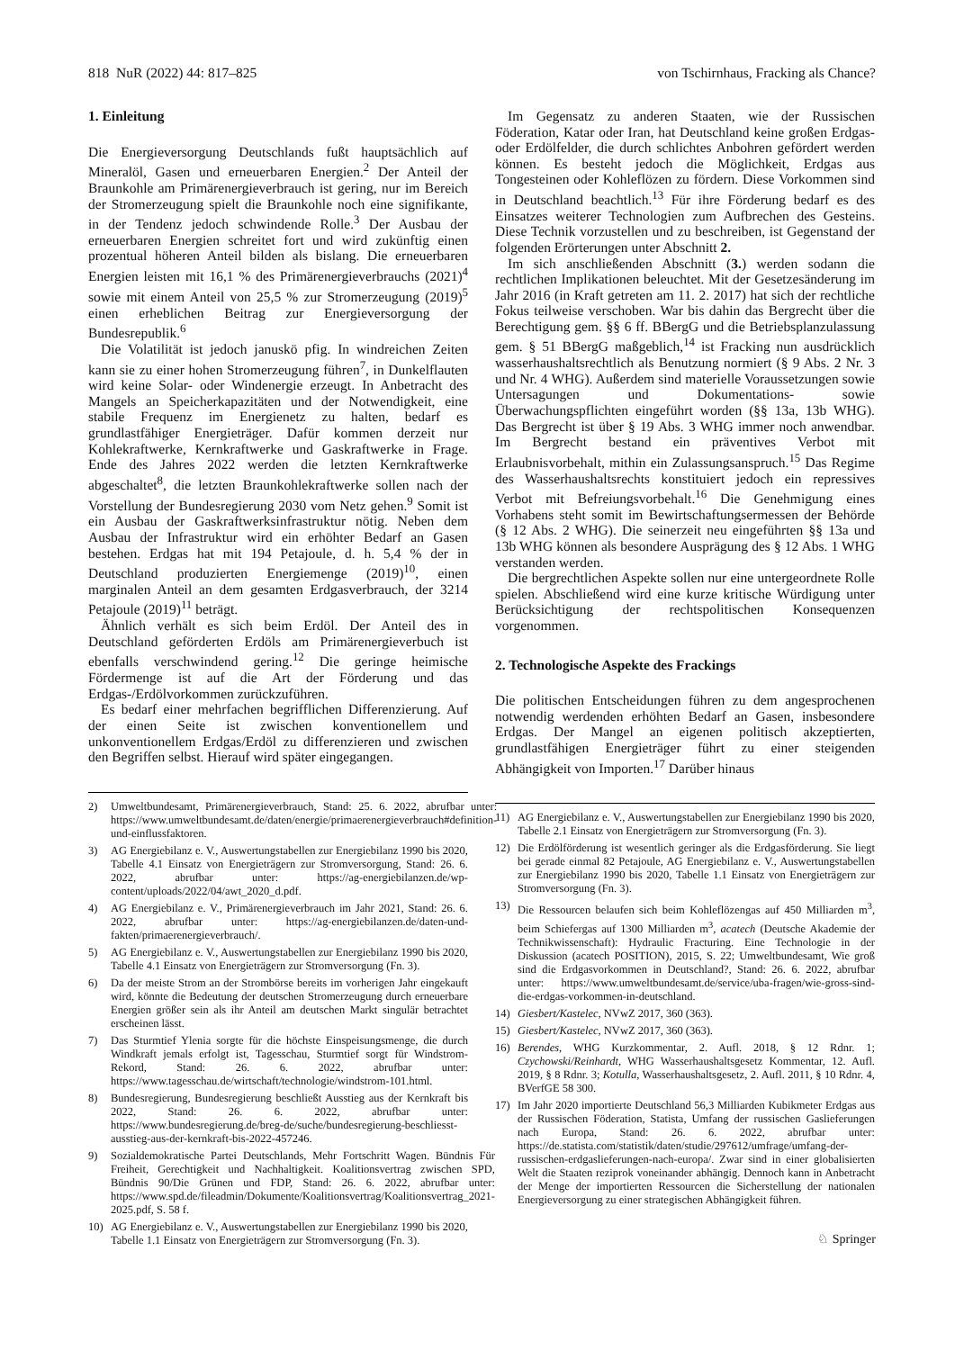818 NuR (2022) 44: 817–825 von Tschirnhaus, Fracking als Chance?
1. Einleitung
Die Energieversorgung Deutschlands fußt hauptsächlich auf Mineralöl, Gasen und erneuerbaren Energien.<sup>2</sup> Der Anteil der Braunkohle am Primärenergieverbrauch ist gering, nur im Bereich der Stromerzeugung spielt die Braunkohle noch eine signifikante, in der Tendenz jedoch schwindende Rolle.<sup>3</sup> Der Ausbau der erneuerbaren Energien schreitet fort und wird zukünftig einen prozentual höheren Anteil bilden als bislang. Die erneuerbaren Energien leisten mit 16,1 % des Primärenergieverbrauchs (2021)<sup>4</sup> sowie mit einem Anteil von 25,5 % zur Stromerzeugung (2019)<sup>5</sup> einen erheblichen Beitrag zur Energieversorgung der Bundesrepublik.<sup>6</sup>
Die Volatilität ist jedoch januskö pfig. In windreichen Zeiten kann sie zu einer hohen Stromerzeugung führen<sup>7</sup>, in Dunkelflauten wird keine Solar- oder Windenergie erzeugt. In Anbetracht des Mangels an Speicherkapazitäten und der Notwendigkeit, eine stabile Frequenz im Energienetz zu halten, bedarf es grundlastfähiger Energieträger. Dafür kommen derzeit nur Kohlekraftwerke, Kernkraftwerke und Gaskraftwerke in Frage. Ende des Jahres 2022 werden die letzten Kernkraftwerke abgeschaltet<sup>8</sup>, die letzten Braunkohlekraftwerke sollen nach der Vorstellung der Bundesregierung 2030 vom Netz gehen.<sup>9</sup> Somit ist ein Ausbau der Gaskraftwerksinfrastruktur nötig. Neben dem Ausbau der Infrastruktur wird ein erhöhter Bedarf an Gasen bestehen. Erdgas hat mit 194 Petajoule, d. h. 5,4 % der in Deutschland produzierten Energiemenge (2019)<sup>10</sup>, einen marginalen Anteil an dem gesamten Erdgasverbrauch, der 3214 Petajoule (2019)<sup>11</sup> beträgt.
Ähnlich verhält es sich beim Erdöl. Der Anteil des in Deutschland geförderten Erdöls am Primärenergieverbuch ist ebenfalls verschwindend gering.<sup>12</sup> Die geringe heimische Fördermenge ist auf die Art der Förderung und das Erdgas-/Erdölvorkommen zurückzuführen.
Es bedarf einer mehrfachen begrifflichen Differenzierung. Auf der einen Seite ist zwischen konventionellem und unkonventionellem Erdgas/Erdöl zu differenzieren und zwischen den Begriffen selbst. Hierauf wird später eingegangen.
2) Umweltbundesamt, Primärenergieverbrauch, Stand: 25. 6. 2022, abrufbar unter: https://www.umweltbundesamt.de/daten/energie/primaerenergieverbrauch#definition-und-einflussfaktoren.
3) AG Energiebilanz e. V., Auswertungstabellen zur Energiebilanz 1990 bis 2020, Tabelle 4.1 Einsatz von Energieträgern zur Stromversorgung, Stand: 26. 6. 2022, abrufbar unter: https://ag-energiebilanzen.de/wp-content/uploads/2022/04/awt_2020_d.pdf.
4) AG Energiebilanz e. V., Primärenergieverbrauch im Jahr 2021, Stand: 26. 6. 2022, abrufbar unter: https://ag-energiebilanzen.de/daten-und-fakten/primaerenergieverbrauch/.
5) AG Energiebilanz e. V., Auswertungstabellen zur Energiebilanz 1990 bis 2020, Tabelle 4.1 Einsatz von Energieträgern zur Stromversorgung (Fn. 3).
6) Da der meiste Strom an der Strombörse bereits im vorherigen Jahr eingekauft wird, könnte die Bedeutung der deutschen Stromerzeugung durch erneuerbare Energien größer sein als ihr Anteil am deutschen Markt singulär betrachtet erscheinen lässt.
7) Das Sturmtief Ylenia sorgte für die höchste Einspeisungsmenge, die durch Windkraft jemals erfolgt ist, Tagesschau, Sturmtief sorgt für Windstrom-Rekord, Stand: 26. 6. 2022, abrufbar unter: https://www.tagesschau.de/wirtschaft/technologie/windstrom-101.html.
8) Bundesregierung, Bundesregierung beschließt Ausstieg aus der Kernkraft bis 2022, Stand: 26. 6. 2022, abrufbar unter: https://www.bundesregierung.de/breg-de/suche/bundesregierung-beschliesst-ausstieg-aus-der-kernkraft-bis-2022-457246.
9) Sozialdemokratische Partei Deutschlands, Mehr Fortschritt Wagen. Bündnis Für Freiheit, Gerechtigkeit und Nachhaltigkeit. Koalitionsvertrag zwischen SPD, Bündnis 90/Die Grünen und FDP, Stand: 26. 6. 2022, abrufbar unter: https://www.spd.de/fileadmin/Dokumente/Koalitionsvertrag/Koalitionsvertrag_2021-2025.pdf, S. 58 f.
10) AG Energiebilanz e. V., Auswertungstabellen zur Energiebilanz 1990 bis 2020, Tabelle 1.1 Einsatz von Energieträgern zur Stromversorgung (Fn. 3).
Im Gegensatz zu anderen Staaten, wie der Russischen Föderation, Katar oder Iran, hat Deutschland keine großen Erdgas- oder Erdölfelder, die durch schlichtes Anbohren gefördert werden können. Es besteht jedoch die Möglichkeit, Erdgas aus Tongesteinen oder Kohleflözen zu fördern. Diese Vorkommen sind in Deutschland beachtlich.<sup>13</sup> Für ihre Förderung bedarf es des Einsatzes weiterer Technologien zum Aufbrechen des Gesteins. Diese Technik vorzustellen und zu beschreiben, ist Gegenstand der folgenden Erörterungen unter Abschnitt 2.
Im sich anschließenden Abschnitt (3.) werden sodann die rechtlichen Implikationen beleuchtet. Mit der Gesetzesänderung im Jahr 2016 (in Kraft getreten am 11. 2. 2017) hat sich der rechtliche Fokus teilweise verschoben. War bis dahin das Bergrecht über die Berechtigung gem. §§ 6 ff. BBergG und die Betriebsplanzulassung gem. § 51 BBergG maßgeblich,<sup>14</sup> ist Fracking nun ausdrücklich wasserhaushaltsrechtlich als Benutzung normiert (§ 9 Abs. 2 Nr. 3 und Nr. 4 WHG). Außerdem sind materielle Voraussetzungen sowie Untersagungen und Dokumentations- sowie Überwachungspflichten eingeführt worden (§§ 13a, 13b WHG). Das Bergrecht ist über § 19 Abs. 3 WHG immer noch anwendbar. Im Bergrecht bestand ein präventives Verbot mit Erlaubnisvorbehalt, mithin ein Zulassungsanspruch.<sup>15</sup> Das Regime des Wasserhaushaltsrechts konstituiert jedoch ein repressives Verbot mit Befreiungsvorbehalt.<sup>16</sup> Die Genehmigung eines Vorhabens steht somit im Bewirtschaftungsermessen der Behörde (§ 12 Abs. 2 WHG). Die seinerzeit neu eingeführten §§ 13a und 13b WHG können als besondere Ausprägung des § 12 Abs. 1 WHG verstanden werden.
Die bergrechtlichen Aspekte sollen nur eine untergeordnete Rolle spielen. Abschließend wird eine kurze kritische Würdigung unter Berücksichtigung der rechtspolitischen Konsequenzen vorgenommen.
2. Technologische Aspekte des Frackings
Die politischen Entscheidungen führen zu dem angesprochenen notwendig werdenden erhöhten Bedarf an Gasen, insbesondere Erdgas. Der Mangel an eigenen politisch akzeptierten, grundlastfähigen Energieträger führt zu einer steigenden Abhängigkeit von Importen.<sup>17</sup> Darüber hinaus
11) AG Energiebilanz e. V., Auswertungstabellen zur Energiebilanz 1990 bis 2020, Tabelle 2.1 Einsatz von Energieträgern zur Stromversorgung (Fn. 3).
12) Die Erdölförderung ist wesentlich geringer als die Erdgasförderung. Sie liegt bei gerade einmal 82 Petajoule, AG Energiebilanz e. V., Auswertungstabellen zur Energiebilanz 1990 bis 2020, Tabelle 1.1 Einsatz von Energieträgern zur Stromversorgung (Fn. 3).
13) Die Ressourcen belaufen sich beim Kohleflözengas auf 450 Milliarden m<sup>3</sup>, beim Schiefergas auf 1300 Milliarden m<sup>3</sup>, acatech (Deutsche Akademie der Technikwissenschaft): Hydraulic Fracturing. Eine Technologie in der Diskussion (acatech POSITION), 2015, S. 22; Umweltbundesamt, Wie groß sind die Erdgasvorkommen in Deutschland?, Stand: 26. 6. 2022, abrufbar unter: https://www.umweltbundesamt.de/service/uba-fragen/wie-gross-sind-die-erdgas-vorkommen-in-deutschland.
14) Giesbert/Kastelec, NVwZ 2017, 360 (363).
15) Giesbert/Kastelec, NVwZ 2017, 360 (363).
16) Berendes, WHG Kurzkommentar, 2. Aufl. 2018, § 12 Rdnr. 1; Czychowski/Reinhardt, WHG Wasserhaushaltsgesetz Kommentar, 12. Aufl. 2019, § 8 Rdnr. 3; Kotulla, Wasserhaushaltsgesetz, 2. Aufl. 2011, § 10 Rdnr. 4, BVerfGE 58 300.
17) Im Jahr 2020 importierte Deutschland 56,3 Milliarden Kubikmeter Erdgas aus der Russischen Föderation, Statista, Umfang der russischen Gaslieferungen nach Europa, Stand: 26. 6. 2022, abrufbar unter: https://de.statista.com/statistik/daten/studie/297612/umfrage/umfang-der-russischen-erdgaslieferungen-nach-europa/. Zwar sind in einer globalisierten Welt die Staaten reziprok voneinander abhängig. Dennoch kann in Anbetracht der Menge der importierten Ressourcen die Sicherstellung der nationalen Energieversorgung zu einer strategischen Abhängigkeit führen.
♘ Springer